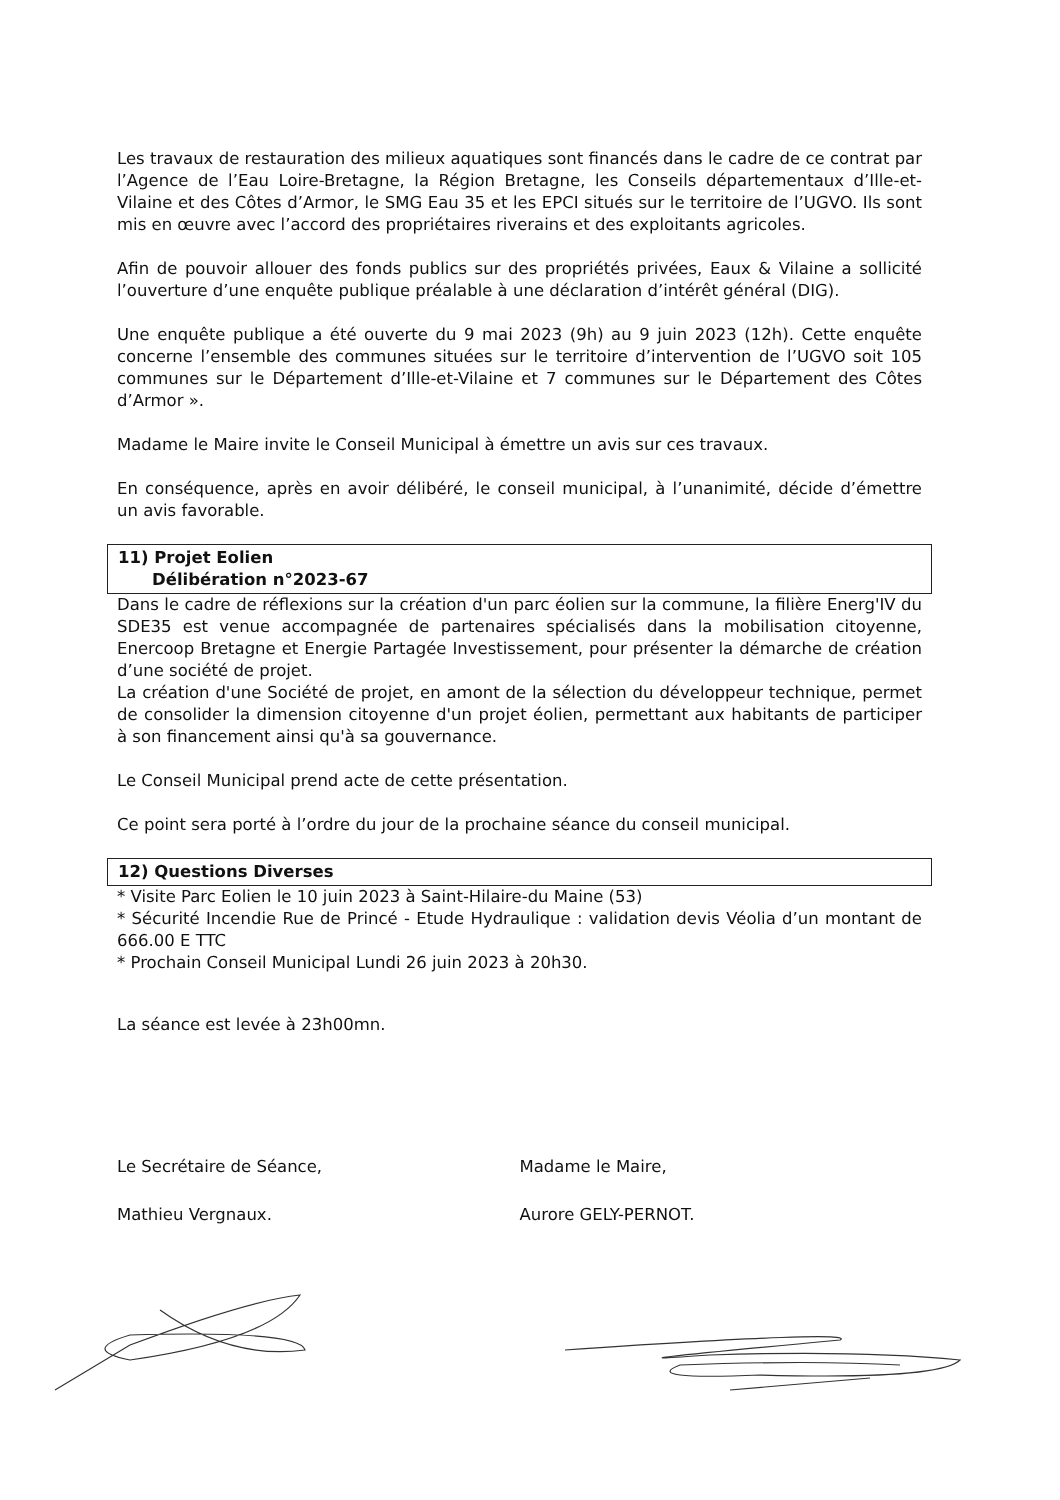Les travaux de restauration des milieux aquatiques sont financés dans le cadre de ce contrat par l’Agence de l’Eau Loire-Bretagne, la Région Bretagne, les Conseils départementaux d’Ille-et-Vilaine et des Côtes d’Armor, le SMG Eau 35 et les EPCI situés sur le territoire de l’UGVO. Ils sont mis en œuvre avec l’accord des propriétaires riverains et des exploitants agricoles.
Afin de pouvoir allouer des fonds publics sur des propriétés privées, Eaux & Vilaine a sollicité l’ouverture d’une enquête publique préalable à une déclaration d’intérêt général (DIG).
Une enquête publique a été ouverte du 9 mai 2023 (9h) au 9 juin 2023 (12h). Cette enquête concerne l’ensemble des communes situées sur le territoire d’intervention de l’UGVO soit 105 communes sur le Département d’Ille-et-Vilaine et 7 communes sur le Département des Côtes d’Armor ».
Madame le Maire invite le Conseil Municipal à émettre un avis sur ces travaux.
En conséquence, après en avoir délibéré, le conseil municipal, à l’unanimité, décide d’émettre un avis favorable.
11) Projet Eolien
Délibération n°2023-67
Dans le cadre de réflexions sur la création d'un parc éolien sur la commune, la filière Energ'IV du SDE35 est venue accompagnée de partenaires spécialisés dans la mobilisation citoyenne, Enercoop Bretagne et Energie Partagée Investissement, pour présenter la démarche de création d’une société de projet.
La création d'une Société de projet, en amont de la sélection du développeur technique, permet de consolider la dimension citoyenne d'un projet éolien, permettant aux habitants de participer à son financement ainsi qu'à sa gouvernance.
Le Conseil Municipal prend acte de cette présentation.
Ce point sera porté à l’ordre du jour de la prochaine séance du conseil municipal.
12) Questions Diverses
* Visite Parc Eolien le 10 juin 2023 à Saint-Hilaire-du Maine (53)
* Sécurité Incendie Rue de Princé - Etude Hydraulique : validation devis Véolia d’un montant de 666.00 E TTC
* Prochain Conseil Municipal Lundi 26 juin 2023 à 20h30.
La séance est levée à 23h00mn.
Le Secrétaire de Séance,
Mathieu Vergnaux.
Madame le Maire,
Aurore GELY-PERNOT.